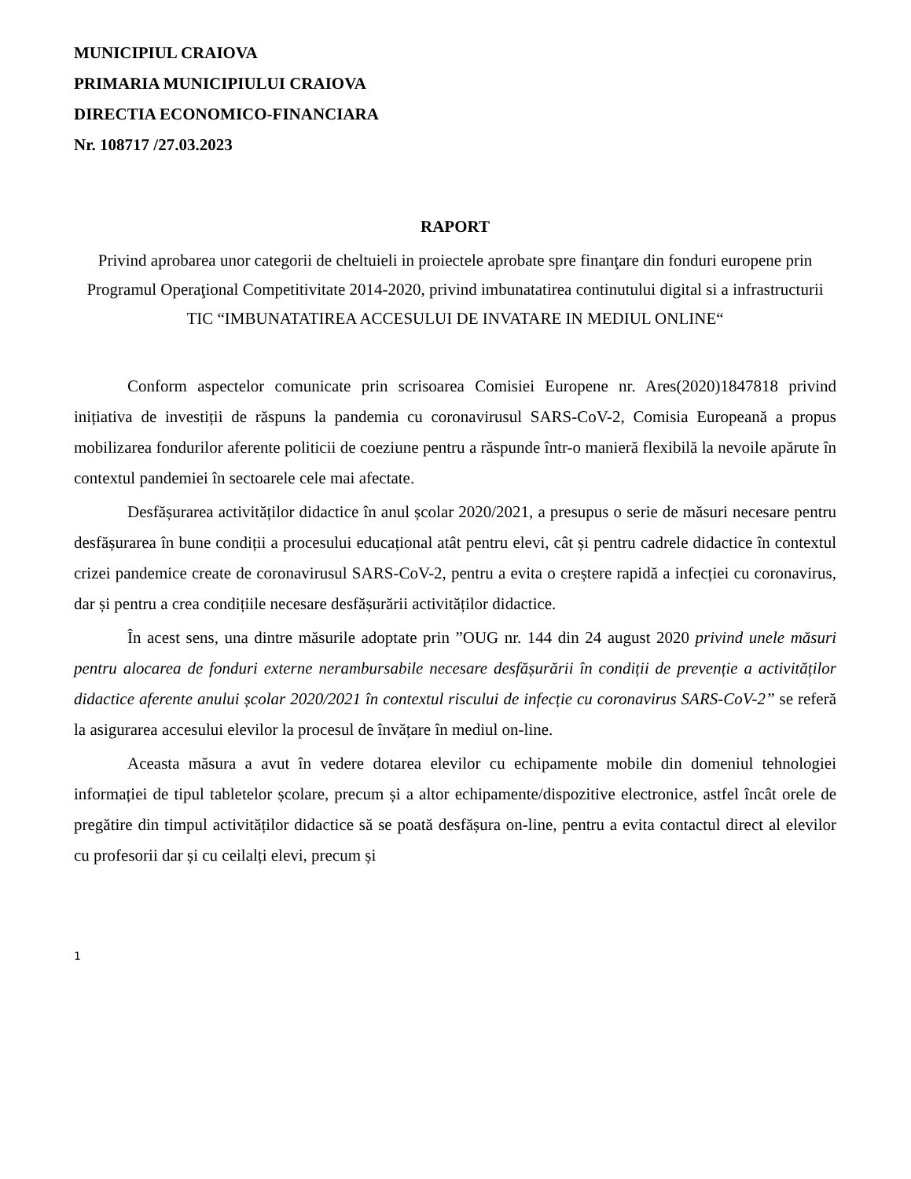MUNICIPIUL CRAIOVA
PRIMARIA MUNICIPIULUI CRAIOVA
DIRECTIA ECONOMICO-FINANCIARA
Nr. 108717 /27.03.2023
RAPORT
Privind aprobarea unor categorii de cheltuieli in proiectele aprobate spre finanţare din fonduri europene prin Programul Operaţional Competitivitate 2014-2020, privind imbunatatirea continutului digital si a infrastructurii TIC “IMBUNATATIREA ACCESULUI DE INVATARE IN MEDIUL ONLINE“
Conform aspectelor comunicate prin scrisoarea Comisiei Europene nr. Ares(2020)1847818 privind inițiativa de investiții de răspuns la pandemia cu coronavirusul SARS-CoV-2, Comisia Europeană a propus mobilizarea fondurilor aferente politicii de coeziune pentru a răspunde într-o manieră flexibilă la nevoile apărute în contextul pandemiei în sectoarele cele mai afectate.
Desfășurarea activităților didactice în anul școlar 2020/2021, a presupus o serie de măsuri necesare pentru desfășurarea în bune condiții a procesului educațional atât pentru elevi, cât și pentru cadrele didactice în contextul crizei pandemice create de coronavirusul SARS-CoV-2, pentru a evita o creștere rapidă a infecției cu coronavirus, dar și pentru a crea condițiile necesare desfășurării activităților didactice.
În acest sens, una dintre măsurile adoptate prin ”OUG nr. 144 din 24 august 2020 privind unele măsuri pentru alocarea de fonduri externe nerambursabile necesare desfășurării în condiții de prevenție a activităților didactice aferente anului școlar 2020/2021 în contextul riscului de infecție cu coronavirus SARS-CoV-2” se referă la asigurarea accesului elevilor la procesul de învățare în mediul on-line.
Aceasta măsura a avut în vedere dotarea elevilor cu echipamente mobile din domeniul tehnologiei informației de tipul tabletelor școlare, precum și a altor echipamente/dispozitive electronice, astfel încât orele de pregătire din timpul activităților didactice să se poată desfășura on-line, pentru a evita contactul direct al elevilor cu profesorii dar și cu ceilalți elevi, precum și
1